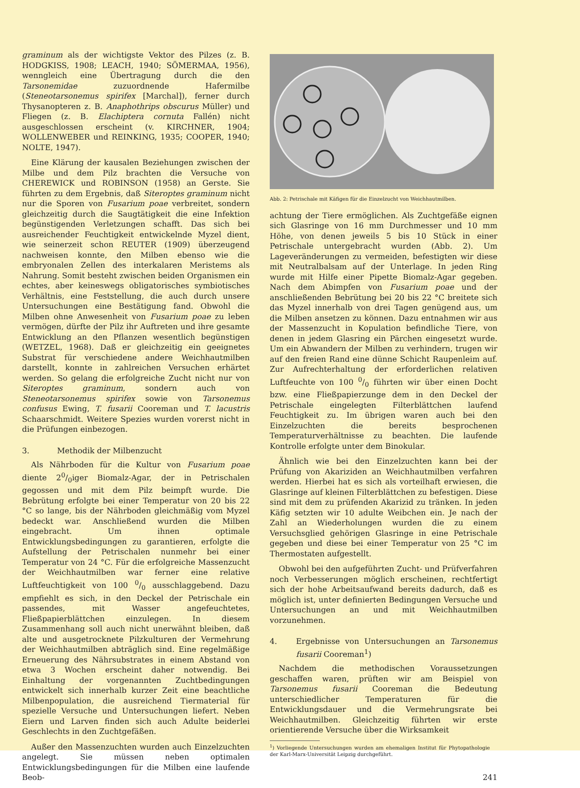graminum als der wichtigste Vektor des Pilzes (z. B. HODGKISS, 1908; LEACH, 1940; SÖMERMAA, 1956), wenngleich eine Übertragung durch die den Tarsonemidae zuzuordnende Hafermilbe (Steneotarsonemus spirifex [Marchal]), ferner durch Thysanopteren z. B. Anaphothrips obscurus Müller) und Fliegen (z. B. Elachiptera cornuta Fallén) nicht ausgeschlossen erscheint (v. KIRCHNER, 1904; WOLLENWEBER und REINKING, 1935; COOPER, 1940; NOLTE, 1947).
Eine Klärung der kausalen Beziehungen zwischen der Milbe und dem Pilz brachten die Versuche von CHEREWICK und ROBINSON (1958) an Gerste. Sie führten zu dem Ergebnis, daß Siteroptes graminum nicht nur die Sporen von Fusarium poae verbreitet, sondern gleichzeitig durch die Saugtätigkeit die eine Infektion begünstigenden Verletzungen schafft. Das sich bei ausreichender Feuchtigkeit entwickelnde Myzel dient, wie seinerzeit schon REUTER (1909) überzeugend nachweisen konnte, den Milben ebenso wie die embryonalen Zellen des interkalaren Meristems als Nahrung. Somit besteht zwischen beiden Organismen ein echtes, aber keineswegs obligatorisches symbiotisches Verhältnis, eine Feststellung, die auch durch unsere Untersuchungen eine Bestätigung fand. Obwohl die Milben ohne Anwesenheit von Fusarium poae zu leben vermögen, dürfte der Pilz ihr Auftreten und ihre gesamte Entwicklung an den Pflanzen wesentlich begünstigen (WETZEL, 1968). Daß er gleichzeitig ein geeignetes Substrat für verschiedene andere Weichhautmilben darstellt, konnte in zahlreichen Versuchen erhärtet werden. So gelang die erfolgreiche Zucht nicht nur von Siteroptes graminum, sondern auch von Steneotarsonemus spirifex sowie von Tarsonemus confusus Ewing, T. fusarii Cooreman und T. lacustris Schaarschmidt. Weitere Spezies wurden vorerst nicht in die Prüfungen einbezogen.
3. Methodik der Milbenzucht
Als Nährboden für die Kultur von Fusarium poae diente 20/0iger Biomalz-Agar, der in Petrischalen gegossen und mit dem Pilz beimpft wurde. Die Bebrütung erfolgte bei einer Temperatur von 20 bis 22 °C so lange, bis der Nährboden gleichmäßig vom Myzel bedeckt war. Anschließend wurden die Milben eingebracht. Um ihnen optimale Entwicklungsbedingungen zu garantieren, erfolgte die Aufstellung der Petrischalen nunmehr bei einer Temperatur von 24 °C. Für die erfolgreiche Massenzucht der Weichhautmilben war ferner eine relative Luftfeuchtigkeit von 100 0/0 ausschlaggebend. Dazu empfiehlt es sich, in den Deckel der Petrischale ein passendes, mit Wasser angefeuchtetes, Fließpapierblättchen einzulegen. In diesem Zusammenhang soll auch nicht unerwähnt bleiben, daß alte und ausgetrocknete Pilzkulturen der Vermehrung der Weichhautmilben abträglich sind. Eine regelmäßige Erneuerung des Nährsubstrates in einem Abstand von etwa 3 Wochen erscheint daher notwendig. Bei Einhaltung der vorgenannten Zuchtbedingungen entwickelt sich innerhalb kurzer Zeit eine beachtliche Milbenpopulation, die ausreichend Tiermaterial für spezielle Versuche und Untersuchungen liefert. Neben Eiern und Larven finden sich auch Adulte beiderlei Geschlechts in den Zuchtgefäßen.
Außer den Massenzuchten wurden auch Einzelzuchten angelegt. Sie müssen neben optimalen Entwicklungsbedingungen für die Milben eine laufende Beob-
Abb. 2: Petrischale mit Käfigen für die Einzelzucht von Weichhautmilben.
achtung der Tiere ermöglichen. Als Zuchtgefäße eignen sich Glasringe von 16 mm Durchmesser und 10 mm Höhe, von denen jeweils 5 bis 10 Stück in einer Petrischale untergebracht wurden (Abb. 2). Um Lageveränderungen zu vermeiden, befestigten wir diese mit Neutralbalsam auf der Unterlage. In jeden Ring wurde mit Hilfe einer Pipette Biomalz-Agar gegeben. Nach dem Abimpfen von Fusarium poae und der anschließenden Bebrütung bei 20 bis 22 °C breitete sich das Myzel innerhalb von drei Tagen genügend aus, um die Milben ansetzen zu können. Dazu entnahmen wir aus der Massenzucht in Kopulation befindliche Tiere, von denen in jedem Glasring ein Pärchen eingesetzt wurde. Um ein Abwandern der Milben zu verhindern, trugen wir auf den freien Rand eine dünne Schicht Raupenleim auf. Zur Aufrechterhaltung der erforderlichen relativen Luftfeuchte von 100 0/0 führten wir über einen Docht bzw. eine Fließpapierzunge dem in den Deckel der Petrischale eingelegten Filterblättchen laufend Feuchtigkeit zu. Im übrigen waren auch bei den Einzelzuchten die bereits besprochenen Temperaturverhältnisse zu beachten. Die laufende Kontrolle erfolgte unter dem Binokular.
Ähnlich wie bei den Einzelzuchten kann bei der Prüfung von Akariziden an Weichhautmilben verfahren werden. Hierbei hat es sich als vorteilhaft erwiesen, die Glasringe auf kleinen Filterblättchen zu befestigen. Diese sind mit dem zu prüfenden Akarizid zu tränken. In jeden Käfig setzten wir 10 adulte Weibchen ein. Je nach der Zahl an Wiederholungen wurden die zu einem Versuchsglied gehörigen Glasringe in eine Petrischale gegeben und diese bei einer Temperatur von 25 °C im Thermostaten aufgestellt.
Obwohl bei den aufgeführten Zucht- und Prüfverfahren noch Verbesserungen möglich erscheinen, rechtfertigt sich der hohe Arbeitsaufwand bereits dadurch, daß es möglich ist, unter definierten Bedingungen Versuche und Untersuchungen an und mit Weichhautmilben vorzunehmen.
4. Ergebnisse von Untersuchungen an Tarsonemus fusarii Cooreman<sup>1</sup>)
Nachdem die methodischen Voraussetzungen geschaffen waren, prüften wir am Beispiel von Tarsonemus fusarii Cooreman die Bedeutung unterschiedlicher Temperaturen für die Entwicklungsdauer und die Vermehrungsrate bei Weichhautmilben. Gleichzeitig führten wir erste orientierende Versuche über die Wirksamkeit
<sup>1</sup>) Vorliegende Untersuchungen wurden am ehemaligen Institut für Phytopathologie der Karl-Marx-Universität Leipzig durchgeführt.
241